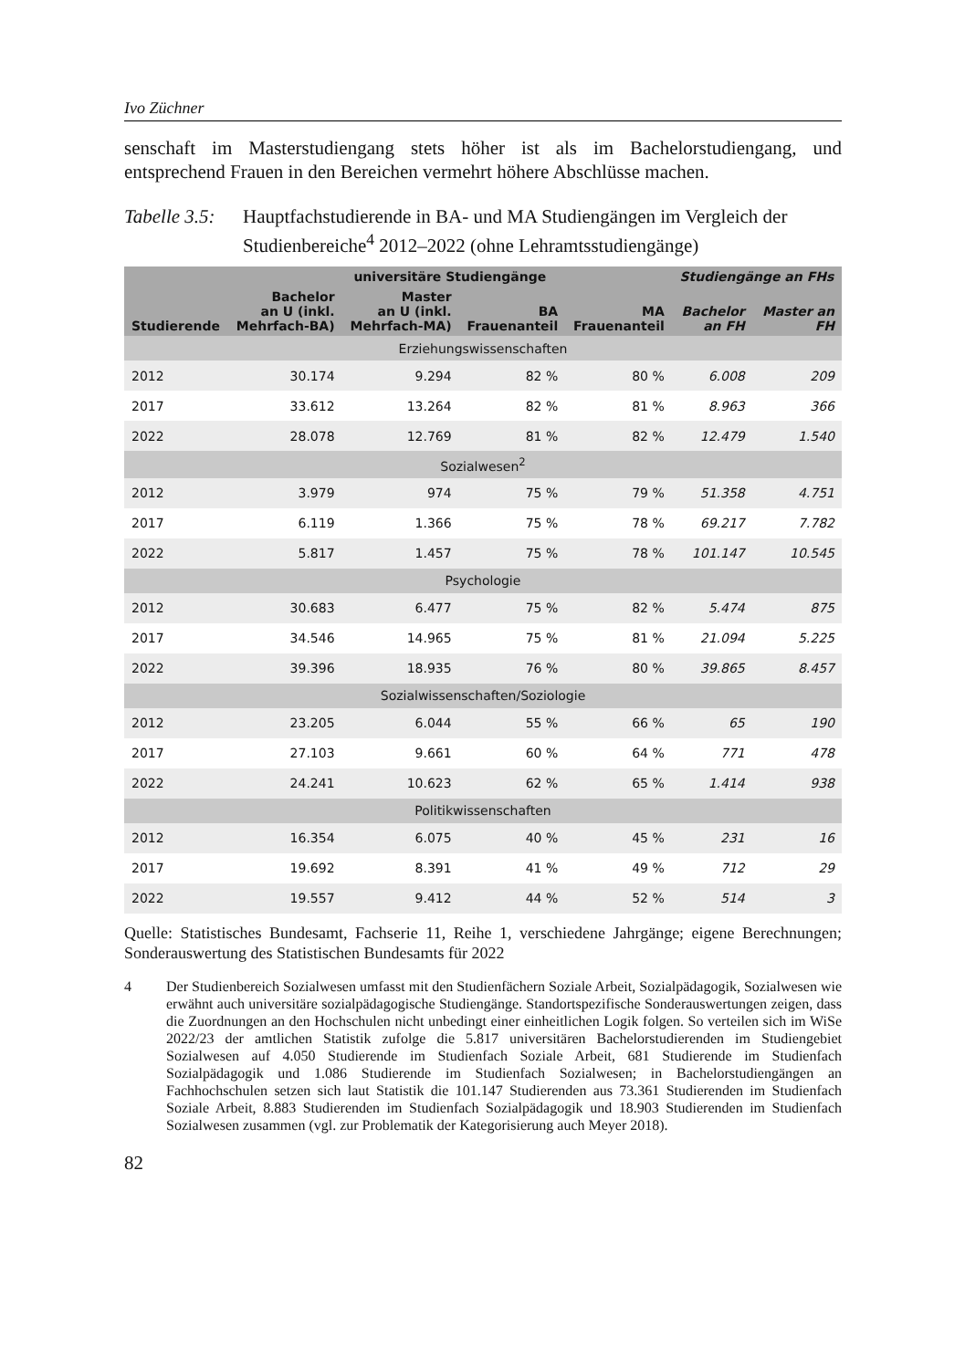Ivo Züchner
senschaft im Masterstudiengang stets höher ist als im Bachelorstudiengang, und entsprechend Frauen in den Bereichen vermehrt höhere Abschlüsse machen.
Tabelle 3.5:
Hauptfachstudierende in BA- und MA Studiengängen im Vergleich der Studienbereiche<sup>4</sup> 2012–2022 (ohne Lehramtsstudiengänge)
| | universitäre Studiengänge | | | | Studiengänge an FHs | |
| --- | --- | --- | --- | --- | --- | --- |
| Studierende | Bachelor an U (inkl. Mehrfach-BA) | Master an U (inkl. Mehrfach-MA) | BA Frauenanteil | MA Frauenanteil | Bachelor an FH | Master an FH |
| Erziehungswissenschaften | | | | | | |
| 2012 | 30.174 | 9.294 | 82 % | 80 % | 6.008 | 209 |
| 2017 | 33.612 | 13.264 | 82 % | 81 % | 8.963 | 366 |
| 2022 | 28.078 | 12.769 | 81 % | 82 % | 12.479 | 1.540 |
| Sozialwesen<sup>2</sup> | | | | | | |
| 2012 | 3.979 | 974 | 75 % | 79 % | 51.358 | 4.751 |
| 2017 | 6.119 | 1.366 | 75 % | 78 % | 69.217 | 7.782 |
| 2022 | 5.817 | 1.457 | 75 % | 78 % | 101.147 | 10.545 |
| Psychologie | | | | | | |
| 2012 | 30.683 | 6.477 | 75 % | 82 % | 5.474 | 875 |
| 2017 | 34.546 | 14.965 | 75 % | 81 % | 21.094 | 5.225 |
| 2022 | 39.396 | 18.935 | 76 % | 80 % | 39.865 | 8.457 |
| Sozialwissenschaften/Soziologie | | | | | | |
| 2012 | 23.205 | 6.044 | 55 % | 66 % | 65 | 190 |
| 2017 | 27.103 | 9.661 | 60 % | 64 % | 771 | 478 |
| 2022 | 24.241 | 10.623 | 62 % | 65 % | 1.414 | 938 |
| Politikwissenschaften | | | | | | |
| 2012 | 16.354 | 6.075 | 40 % | 45 % | 231 | 16 |
| 2017 | 19.692 | 8.391 | 41 % | 49 % | 712 | 29 |
| 2022 | 19.557 | 9.412 | 44 % | 52 % | 514 | 3 |
Quelle: Statistisches Bundesamt, Fachserie 11, Reihe 1, verschiedene Jahrgänge; eigene Berechnungen; Sonderauswertung des Statistischen Bundesamts für 2022
4 Der Studienbereich Sozialwesen umfasst mit den Studienfächern Soziale Arbeit, Sozialpädagogik, Sozialwesen wie erwähnt auch universitäre sozialpädagogische Studiengänge. Standortspezifische Sonderauswertungen zeigen, dass die Zuordnungen an den Hochschulen nicht unbedingt einer einheitlichen Logik folgen. So verteilen sich im WiSe 2022/23 der amtlichen Statistik zufolge die 5.817 universitären Bachelorstudierenden im Studiengebiet Sozialwesen auf 4.050 Studierende im Studienfach Soziale Arbeit, 681 Studierende im Studienfach Sozialpädagogik und 1.086 Studierende im Studienfach Sozialwesen; in Bachelorstudiengängen an Fachhochschulen setzen sich laut Statistik die 101.147 Studierenden aus 73.361 Studierenden im Studienfach Soziale Arbeit, 8.883 Studierenden im Studienfach Sozialpädagogik und 18.903 Studierenden im Studienfach Sozialwesen zusammen (vgl. zur Problematik der Kategorisierung auch Meyer 2018).
82